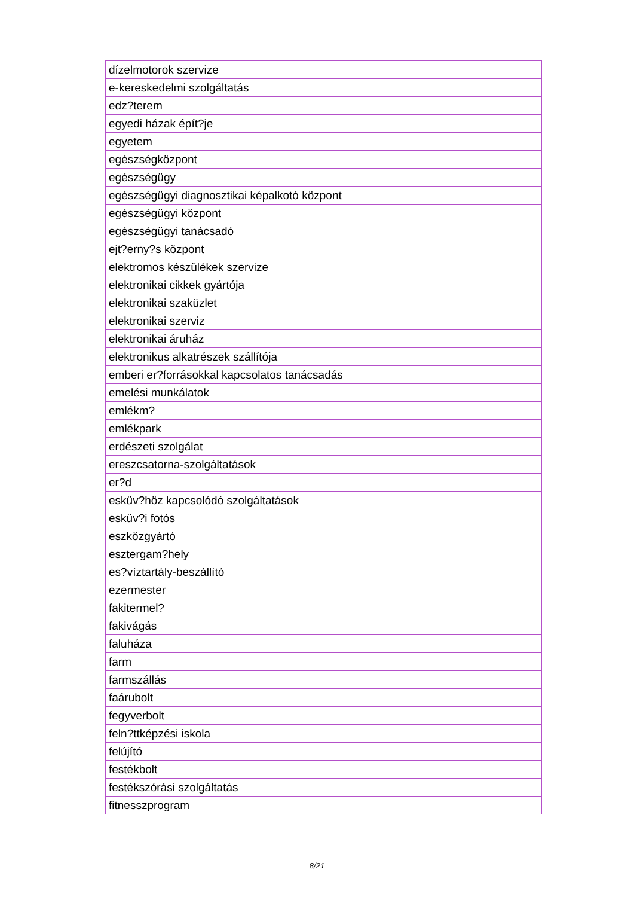| dízelmotorok szervize |
| e-kereskedelmi szolgáltatás |
| edz?terem |
| egyedi házak épít?je |
| egyetem |
| egészségközpont |
| egészségügy |
| egészségügyi diagnosztikai képalkotó központ |
| egészségügyi központ |
| egészségügyi tanácsadó |
| ejt?erny?s központ |
| elektromos készülékek szervize |
| elektronikai cikkek gyártója |
| elektronikai szaküzlet |
| elektronikai szerviz |
| elektronikai áruház |
| elektronikus alkatrészek szállítója |
| emberi er?forrásokkal kapcsolatos tanácsadás |
| emelési munkálatok |
| emlékm? |
| emlékpark |
| erdészeti szolgálat |
| ereszcsatorna-szolgáltatások |
| er?d |
| esküv?höz kapcsolódó szolgáltatások |
| esküv?i fotós |
| eszközgyártó |
| esztergam?hely |
| es?víztartály-beszállító |
| ezermester |
| fakitermel? |
| fakivágás |
| faluháza |
| farm |
| farmszállás |
| faárubolt |
| fegyverbolt |
| feln?ttképzési iskola |
| felújító |
| festékbolt |
| festékszórási szolgáltatás |
| fitnesszprogram |
8/21